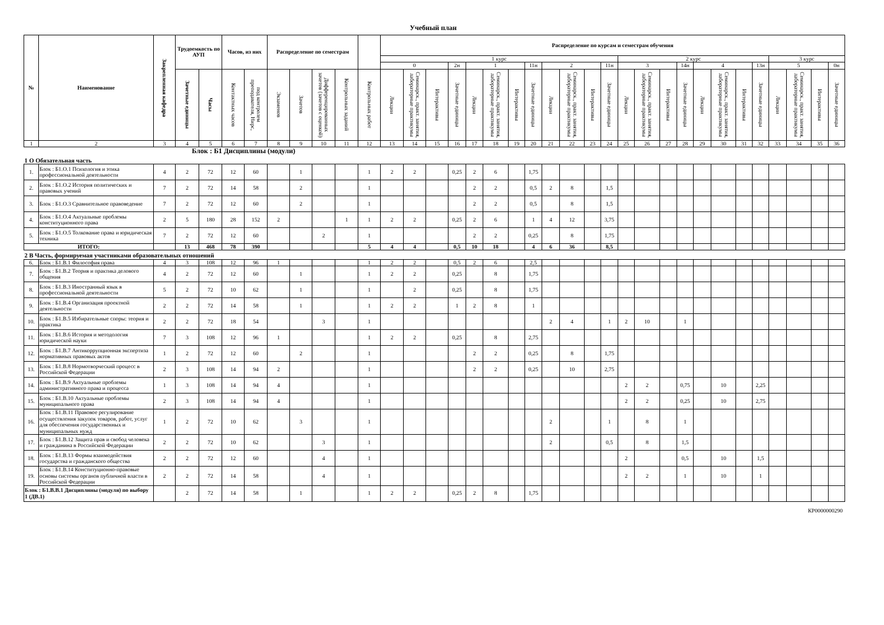Учебный план
| № | Наименование | Закрепленная кафедра | Трудоемкость по АУП | | Часов, из них | | Распределение по семестрам | | | | | Распределение по курсам и семестрам обучения | | | | | | | | | | | | | | | | | | | | | | | |
| --- | --- | --- | --- | --- | --- | --- | --- | --- | --- | --- | --- | --- | --- | --- | --- | --- | --- | --- | --- | --- | --- | --- | --- | --- | --- | --- | --- | --- | --- | --- | --- | --- | --- | --- | --- |
| | | | | | | | | | | | | 1 курс | | | | | | | | | | | | 2 курс | | | | | | | | 3 курс | | | |
| | | | | | | | | | | | | 0 | | | 2н | 1 | | | 11н | 2 | | | 11н | 3 | | | 14н | 4 | | | 13н | 5 | | | 0н |
| | | | Зачетные единицы | Часы | Контактных часов | под контролем преподавателя, Нирс, | Экзаменов | Зачетов | Дифференцированных зачетов (зачетов с оценкой) | Контрольных заданий | Контрольных работ | Лекции | Семинарск., практ. занятия, лабораторные практикумы | Интерактивы | Зачетные единицы | Лекции | Семинарск., практ. занятия, лабораторные практикумы | Интерактивы | Зачетные единицы | Лекции | Семинарск., практ. занятия, лабораторные практикумы | Интерактивы | Зачетные единицы | Лекции | Семинарск., практ. занятия, лабораторные практикумы | Интерактивы | Зачетные единицы | Лекции | Семинарск., практ. занятия, лабораторные практикумы | Интерактивы | Зачетные единицы | Лекции | Семинарск., практ. занятия, лабораторные практикумы | Интерактивы | Зачетные единицы |
| 1 | 2 | 3 | 4 | 5 | 6 | 7 | 8 | 9 | 10 | 11 | 12 | 13 | 14 | 15 | 16 | 17 | 18 | 19 | 20 | 21 | 22 | 23 | 24 | 25 | 26 | 27 | 28 | 29 | 30 | 31 | 32 | 33 | 34 | 35 | 36 |
| Блок : Б1 Дисциплины (модули) | | | | | | | | | | | | | | | | | | | | | | | | | | | | | | | | | | | |
| 1 О Обязательная часть | | | | | | | | | | | | | | | | | | | | | | | | | | | | | | | | | | | |
| 1. | Блок : Б1.О.1 Психология и этика профессиональной деятельности | 4 | 2 | 72 | 12 | 60 | | 1 | | | 1 | 2 | 2 | | 0,25 | 2 | 6 | | 1,75 | | | | | | | | | | | | | | | | |
| 2. | Блок : Б1.О.2 История политических и правовых учений | 7 | 2 | 72 | 14 | 58 | | 2 | | | 1 | | | | | 2 | 2 | | 0,5 | 2 | 8 | | 1,5 | | | | | | | | | | | | |
| 3. | Блок : Б1.О.3 Сравнительное правоведение | 7 | 2 | 72 | 12 | 60 | | 2 | | | 1 | | | | | 2 | 2 | | 0,5 | | 8 | | 1,5 | | | | | | | | | | | | |
| 4. | Блок : Б1.О.4 Актуальные проблемы конституционного права | 2 | 5 | 180 | 28 | 152 | 2 | | | 1 | 1 | 2 | 2 | | 0,25 | 2 | 6 | | 1 | 4 | 12 | | 3,75 | | | | | | | | | | | | |
| 5. | Блок : Б1.О.5 Толкование права и юридическая техника | 7 | 2 | 72 | 12 | 60 | | | 2 | | 1 | | | | | 2 | 2 | | 0,25 | | 8 | | 1,75 | | | | | | | | | | | | |
| ИТОГО: | | | 13 | 468 | 78 | 390 | | | | | 5 | 4 | 4 | | 0,5 | 10 | 18 | | 4 | 6 | 36 | | 8,5 | | | | | | | | | | | | |
| 2 В Часть, формируемая участниками образовательных отношений | | | | | | | | | | | | | | | | | | | | | | | | | | | | | | | | | | | |
| 6. | Блок : Б1.В.1 Философия права | 4 | 3 | 108 | 12 | 96 | 1 | | | | 1 | 2 | 2 | | 0,5 | 2 | 6 | | 2,5 | | | | | | | | | | | | | | | | |
| 7. | Блок : Б1.В.2 Теория и практика делового общения | 4 | 2 | 72 | 12 | 60 | | 1 | | | 1 | 2 | 2 | | 0,25 | | 8 | | 1,75 | | | | | | | | | | | | | | | | |
| 8. | Блок : Б1.В.3 Иностранный язык в профессиональной деятельности | 5 | 2 | 72 | 10 | 62 | | 1 | | | 1 | | 2 | | 0,25 | | 8 | | 1,75 | | | | | | | | | | | | | | | | |
| 9. | Блок : Б1.В.4 Организация проектной деятельности | 2 | 2 | 72 | 14 | 58 | | 1 | | | 1 | 2 | 2 | | 1 | 2 | 8 | | 1 | | | | | | | | | | | | | | | | |
| 10. | Блок : Б1.В.5 Избирательные споры: теория и практика | 2 | 2 | 72 | 18 | 54 | | | 3 | | 1 | | | | | | | | | 2 | 4 | | 1 | 2 | 10 | | 1 | | | | | | | | |
| 11. | Блок : Б1.В.6 История и методология юридической науки | 7 | 3 | 108 | 12 | 96 | 1 | | | | 1 | 2 | 2 | | 0,25 | | 8 | | 2,75 | | | | | | | | | | | | | | | | |
| 12. | Блок : Б1.В.7 Антикоррупционная экспертиза нормативных правовых актов | 1 | 2 | 72 | 12 | 60 | | 2 | | | 1 | | | | | 2 | 2 | | 0,25 | | 8 | | 1,75 | | | | | | | | | | | | |
| 13. | Блок : Б1.В.8 Нормотворческий процесс в Российской Федерации | 2 | 3 | 108 | 14 | 94 | 2 | | | | 1 | | | | | 2 | 2 | | 0,25 | | 10 | | 2,75 | | | | | | | | | | | | |
| 14. | Блок : Б1.В.9 Актуальные проблемы административного права и процесса | 1 | 3 | 108 | 14 | 94 | 4 | | | | 1 | | | | | | | | | | | | | 2 | 2 | | 0,75 | | 10 | | 2,25 | | | | |
| 15. | Блок : Б1.В.10 Актуальные проблемы муниципального права | 2 | 3 | 108 | 14 | 94 | 4 | | | | 1 | | | | | | | | | | | | | 2 | 2 | | 0,25 | | 10 | | 2,75 | | | | |
| 16. | Блок : Б1.В.11 Правовое регулирование осуществления закупок товаров, работ, услуг для обеспечения государственных и муниципальных нужд | 1 | 2 | 72 | 10 | 62 | | 3 | | | 1 | | | | | | | | | 2 | | | 1 | | 8 | | 1 | | | | | | | | |
| 17. | Блок : Б1.В.12 Защита прав и свобод человека и гражданина в Российской Федерации | 2 | 2 | 72 | 10 | 62 | | | 3 | | 1 | | | | | | | | | 2 | | | 0,5 | | 8 | | 1,5 | | | | | | | | |
| 18. | Блок : Б1.В.13 Формы взаимодействия государства и гражданского общества | 2 | 2 | 72 | 12 | 60 | | | 4 | | 1 | | | | | | | | | | | | | 2 | | | 0,5 | | 10 | | 1,5 | | | | |
| 19. | Блок : Б1.В.14 Конституционно-правовые основы системы органов публичной власти в Российской Федерации | 2 | 2 | 72 | 14 | 58 | | | 4 | | 1 | | | | | | | | | | | | | 2 | 2 | | 1 | | 10 | | 1 | | | | |
| Блок : Б1.В.В.1 Дисциплины (модуля) по выбору 1 (ДВ.1) | | | 2 | 72 | 14 | 58 | | 1 | | | 1 | 2 | 2 | | 0,25 | 2 | 8 | | 1,75 | | | | | | | | | | | | | | | | |
КР0000000290